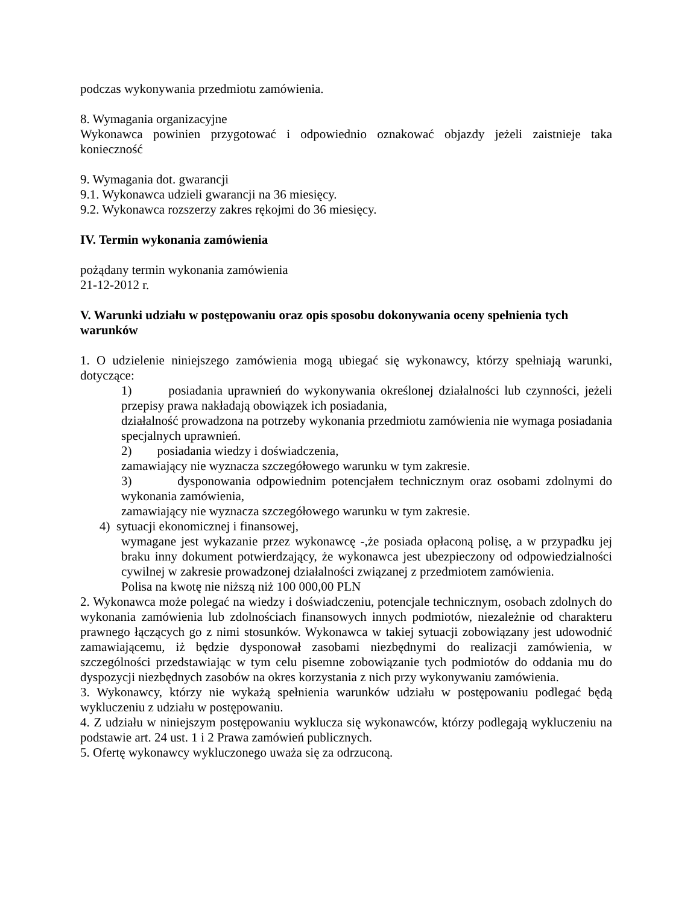podczas wykonywania przedmiotu zamówienia.
8. Wymagania organizacyjne
Wykonawca powinien przygotować i odpowiednio oznakować objazdy jeżeli zaistnieje taka konieczność
9. Wymagania dot. gwarancji
9.1. Wykonawca udzieli gwarancji na 36 miesięcy.
9.2. Wykonawca rozszerzy zakres rękojmi do 36 miesięcy.
IV. Termin wykonania zamówienia
pożądany termin wykonania zamówienia
21-12-2012 r.
V. Warunki udziału w postępowaniu oraz opis sposobu dokonywania oceny spełnienia tych warunków
1. O udzielenie niniejszego zamówienia mogą ubiegać się wykonawcy, którzy spełniają warunki, dotyczące:
1) posiadania uprawnień do wykonywania określonej działalności lub czynności, jeżeli przepisy prawa nakładają obowiązek ich posiadania,
działalność prowadzona na potrzeby wykonania przedmiotu zamówienia nie wymaga posiadania specjalnych uprawnień.
2) posiadania wiedzy i doświadczenia,
zamawiający nie wyznacza szczegółowego warunku w tym zakresie.
3) dysponowania odpowiednim potencjałem technicznym oraz osobami zdolnymi do wykonania zamówienia,
zamawiający nie wyznacza szczegółowego warunku w tym zakresie.
4) sytuacji ekonomicznej i finansowej,
wymagane jest wykazanie przez wykonawcę -,że posiada opłaconą polisę, a w przypadku jej braku inny dokument potwierdzający, że wykonawca jest ubezpieczony od odpowiedzialności cywilnej w zakresie prowadzonej działalności związanej z przedmiotem zamówienia.
Polisa na kwotę nie niższą niż 100 000,00 PLN
2. Wykonawca może polegać na wiedzy i doświadczeniu, potencjale technicznym, osobach zdolnych do wykonania zamówienia lub zdolnościach finansowych innych podmiotów, niezależnie od charakteru prawnego łączących go z nimi stosunków. Wykonawca w takiej sytuacji zobowiązany jest udowodnić zamawiającemu, iż będzie dysponował zasobami niezbędnymi do realizacji zamówienia, w szczególności przedstawiając w tym celu pisemne zobowiązanie tych podmiotów do oddania mu do dyspozycji niezbędnych zasobów na okres korzystania z nich przy wykonywaniu zamówienia.
3. Wykonawcy, którzy nie wykażą spełnienia warunków udziału w postępowaniu podlegać będą wykluczeniu z udziału w postępowaniu.
4. Z udziału w niniejszym postępowaniu wyklucza się wykonawców, którzy podlegają wykluczeniu na podstawie art. 24 ust. 1 i 2 Prawa zamówień publicznych.
5. Ofertę wykonawcy wykluczonego uważa się za odrzuconą.